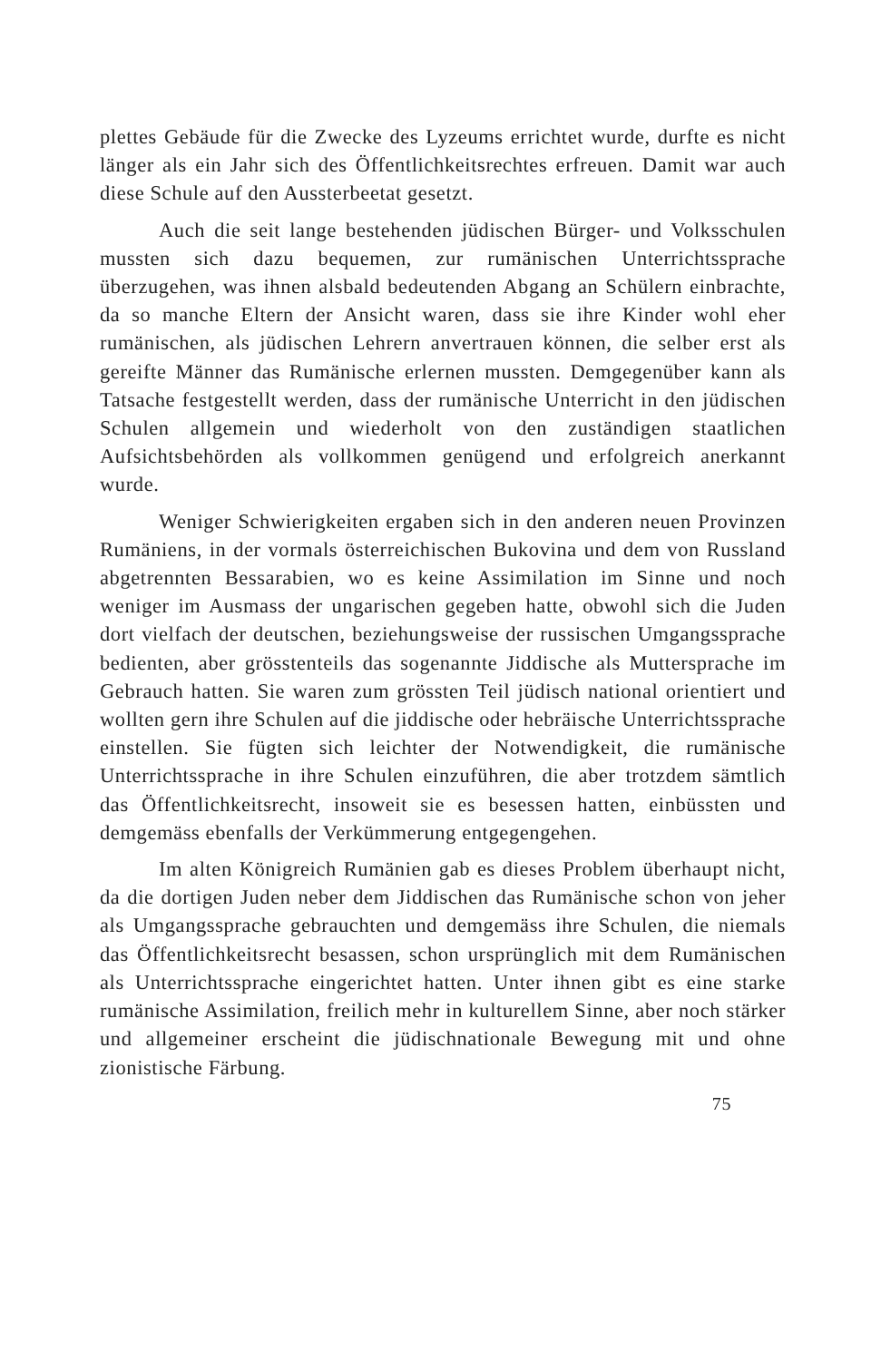plettes Gebäude für die Zwecke des Lyzeums errichtet wurde, durfte es nicht länger als ein Jahr sich des Öffentlichkeitsrechtes erfreuen. Damit war auch diese Schule auf den Aussterbeetat gesetzt.
Auch die seit lange bestehenden jüdischen Bürger- und Volksschulen mussten sich dazu bequemen, zur rumänischen Unterrichtssprache überzugehen, was ihnen alsbald bedeutenden Abgang an Schülern einbrachte, da so manche Eltern der Ansicht waren, dass sie ihre Kinder wohl eher rumänischen, als jüdischen Lehrern anvertrauen können, die selber erst als gereifte Männer das Rumänische erlernen mussten. Demgegenüber kann als Tatsache festgestellt werden, dass der rumänische Unterricht in den jüdischen Schulen allgemein und wiederholt von den zuständigen staatlichen Aufsichtsbehörden als vollkommen genügend und erfolgreich anerkannt wurde.
Weniger Schwierigkeiten ergaben sich in den anderen neuen Provinzen Rumäniens, in der vormals österreichischen Bukovina und dem von Russland abgetrennten Bessarabien, wo es keine Assimilation im Sinne und noch weniger im Ausmass der ungarischen gegeben hatte, obwohl sich die Juden dort vielfach der deutschen, beziehungsweise der russischen Umgangssprache bedienten, aber grösstenteils das sogenannte Jiddische als Muttersprache im Gebrauch hatten. Sie waren zum grössten Teil jüdisch national orientiert und wollten gern ihre Schulen auf die jiddische oder hebräische Unterrichtssprache einstellen. Sie fügten sich leichter der Notwendigkeit, die rumänische Unterrichtssprache in ihre Schulen einzuführen, die aber trotzdem sämtlich das Öffentlichkeitsrecht, insoweit sie es besessen hatten, einbüssten und demgemäss ebenfalls der Verkümmerung entgegengehen.
Im alten Königreich Rumänien gab es dieses Problem überhaupt nicht, da die dortigen Juden neber dem Jiddischen das Rumänische schon von jeher als Umgangssprache gebrauchten und demgemäss ihre Schulen, die niemals das Öffentlichkeitsrecht besassen, schon ursprünglich mit dem Rumänischen als Unterrichtssprache eingerichtet hatten. Unter ihnen gibt es eine starke rumänische Assimilation, freilich mehr in kulturellem Sinne, aber noch stärker und allgemeiner erscheint die jüdischnationale Bewegung mit und ohne zionistische Färbung.
75